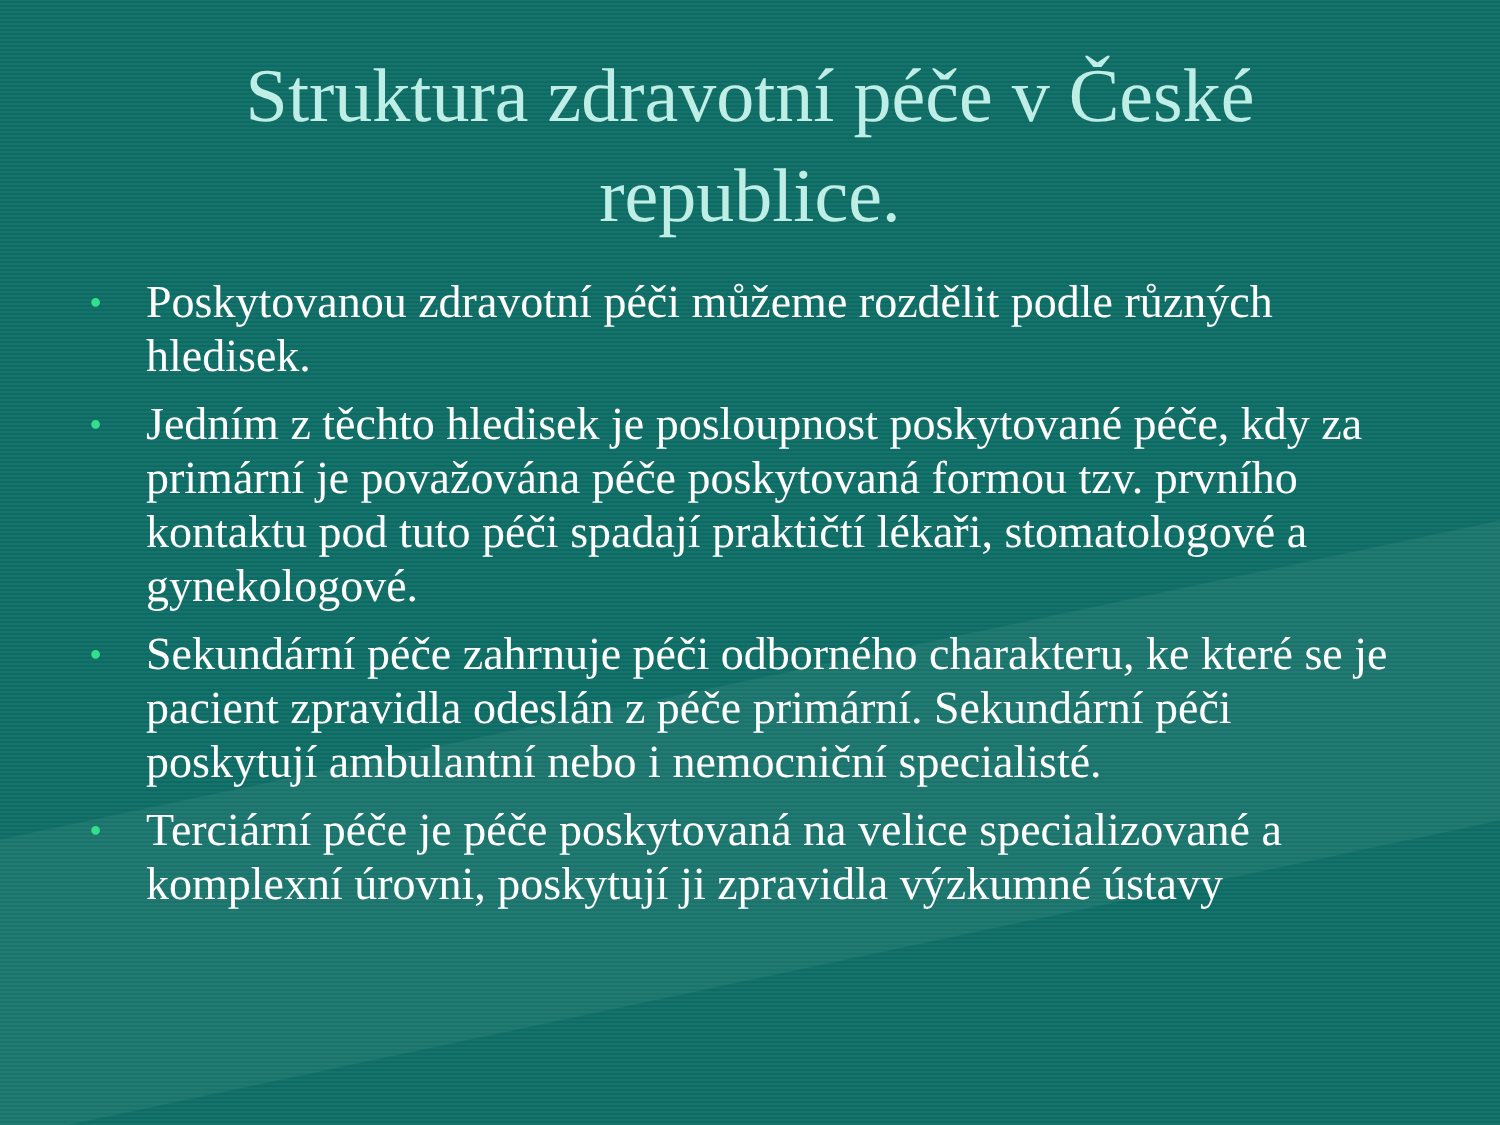Struktura zdravotní péče v České
republice.
• Poskytovanou zdravotní péči můžeme rozdělit podle různých hledisek.
• Jedním z těchto hledisek je posloupnost poskytované péče, kdy za primární je považována péče poskytovaná formou tzv. prvního kontaktu pod tuto péči spadají praktičtí lékaři, stomatologové a gynekologové.
• Sekundární péče zahrnuje péči odborného charakteru, ke které se je pacient zpravidla odeslán z péče primární. Sekundární péči poskytují ambulantní nebo i nemocniční specialisté.
• Terciární péče je péče poskytovaná na velice specializované a komplexní úrovni, poskytují ji zpravidla výzkumné ústavy